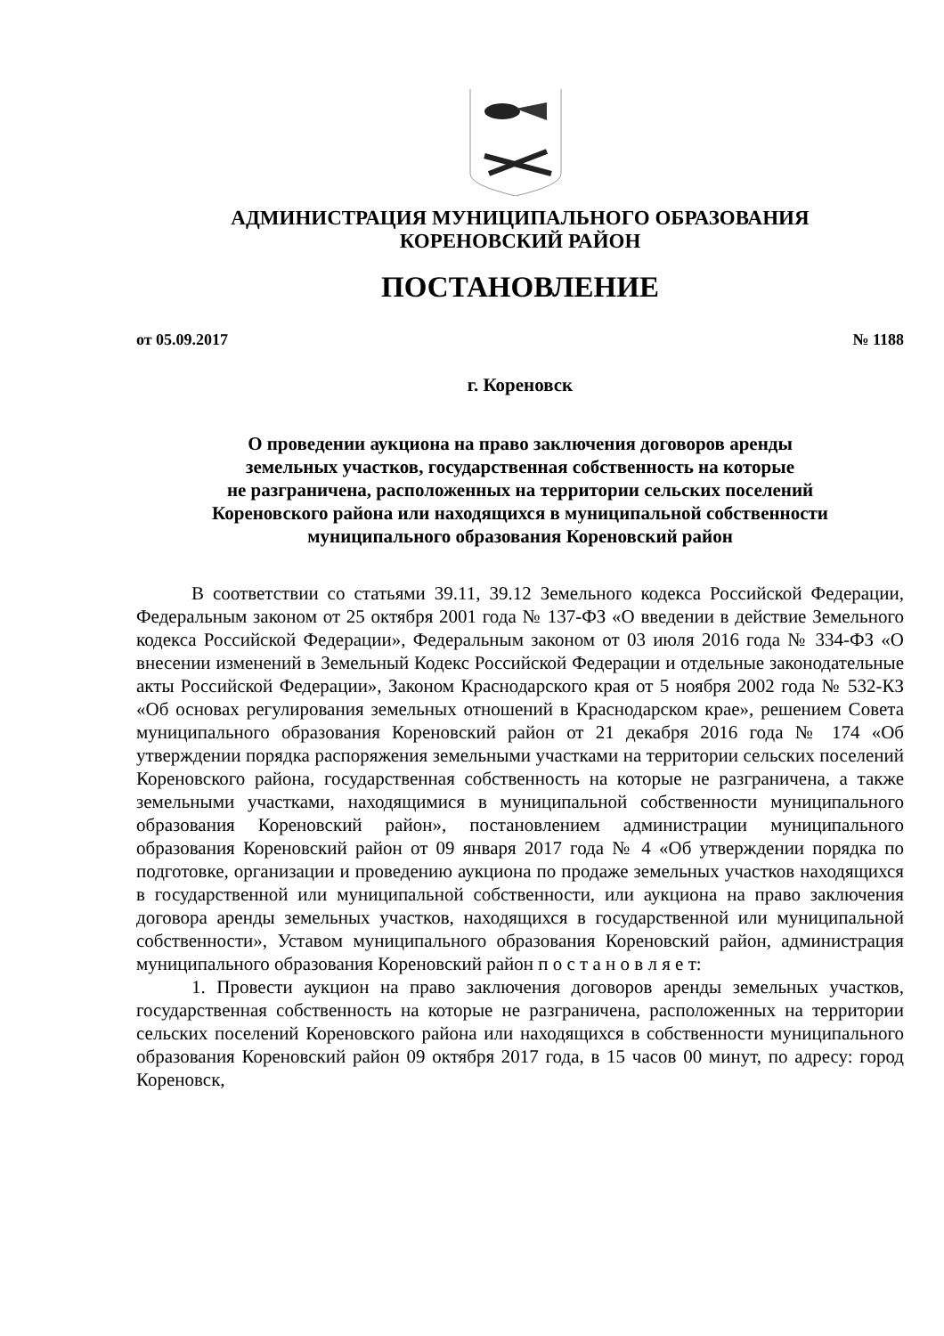АДМИНИСТРАЦИЯ МУНИЦИПАЛЬНОГО ОБРАЗОВАНИЯ
КОРЕНОВСКИЙ РАЙОН
ПОСТАНОВЛЕНИЕ
от 05.09.2017 № 1188
г. Кореновск
О проведении аукциона на право заключения договоров аренды
земельных участков, государственная собственность на которые
не разграничена, расположенных на территории сельских поселений
Кореновского района или находящихся в муниципальной собственности
муниципального образования Кореновский район
В соответствии со статьями 39.11, 39.12 Земельного кодекса Российской Федерации, Федеральным законом от 25 октября 2001 года № 137-ФЗ «О введении в действие Земельного кодекса Российской Федерации», Федеральным законом от 03 июля 2016 года № 334-ФЗ «О внесении изменений в Земельный Кодекс Российской Федерации и отдельные законодательные акты Российской Федерации», Законом Краснодарского края от 5 ноября 2002 года № 532-КЗ «Об основах регулирования земельных отношений в Краснодарском крае», решением Совета муниципального образования Кореновский район от 21 декабря 2016 года № 174 «Об утверждении порядка распоряжения земельными участками на территории сельских поселений Кореновского района, государственная собственность на которые не разграничена, а также земельными участками, находящимися в муниципальной собственности муниципального образования Кореновский район», постановлением администрации муниципального образования Кореновский район от 09 января 2017 года № 4 «Об утверждении порядка по подготовке, организации и проведению аукциона по продаже земельных участков находящихся в государственной или муниципальной собственности, или аукциона на право заключения договора аренды земельных участков, находящихся в государственной или муниципальной собственности», Уставом муниципального образования Кореновский район, администрация муниципального образования Кореновский район п о с т а н о в л я е т:
1. Провести аукцион на право заключения договоров аренды земельных участков, государственная собственность на которые не разграничена, расположенных на территории сельских поселений Кореновского района или находящихся в собственности муниципального образования Кореновский район 09 октября 2017 года, в 15 часов 00 минут, по адресу: город Кореновск,